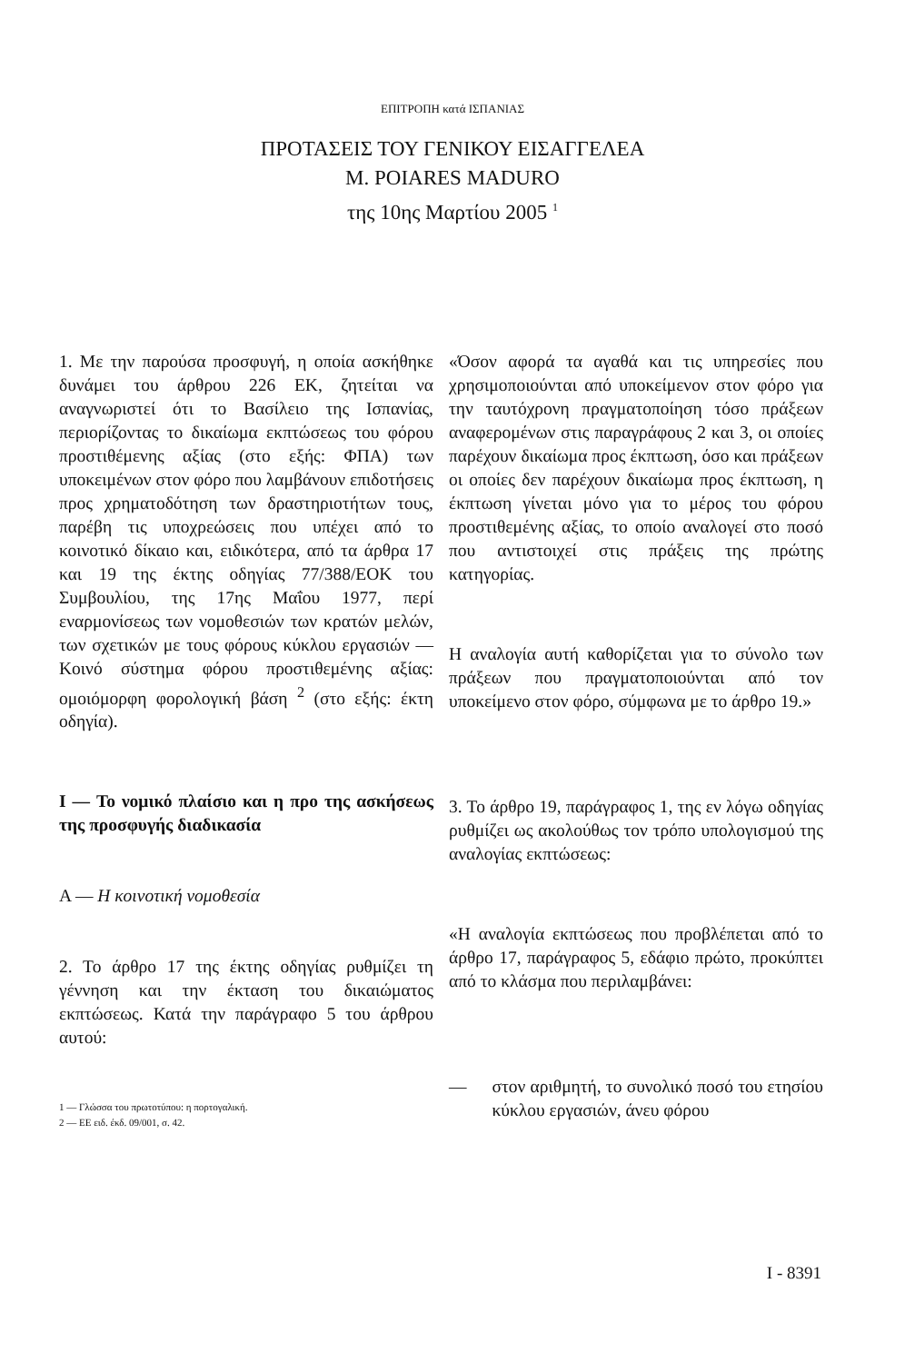ΕΠΙΤΡΟΠΗ κατά ΙΣΠΑΝΙΑΣ
ΠΡΟΤΑΣΕΙΣ ΤΟΥ ΓΕΝΙΚΟΥ ΕΙΣΑΓΓΕΛΕΑ
M. POIARES MADURO
της 10ης Μαρτίου 2005 <sup>1</sup>
1. Με την παρούσα προσφυγή, η οποία ασκήθηκε δυνάμει του άρθρου 226 ΕΚ, ζητείται να αναγνωριστεί ότι το Βασίλειο της Ισπανίας, περιορίζοντας το δικαίωμα εκπτώσεως του φόρου προστιθέμενης αξίας (στο εξής: ΦΠΑ) των υποκειμένων στον φόρο που λαμβάνουν επιδοτήσεις προς χρηματοδότηση των δραστηριοτήτων τους, παρέβη τις υποχρεώσεις που υπέχει από το κοινοτικό δίκαιο και, ειδικότερα, από τα άρθρα 17 και 19 της έκτης οδηγίας 77/388/ΕΟΚ του Συμβουλίου, της 17ης Μαΐου 1977, περί εναρμονίσεως των νομοθεσιών των κρατών μελών, των σχετικών με τους φόρους κύκλου εργασιών — Κοινό σύστημα φόρου προστιθεμένης αξίας: ομοιόμορφη φορολογική βάση <sup>2</sup> (στο εξής: έκτη οδηγία).
I — Το νομικό πλαίσιο και η προ της ασκήσεως της προσφυγής διαδικασία
A — Η κοινοτική νομοθεσία
2. Το άρθρο 17 της έκτης οδηγίας ρυθμίζει τη γέννηση και την έκταση του δικαιώματος εκπτώσεως. Κατά την παράγραφο 5 του άρθρου αυτού:
1 — Γλώσσα του πρωτοτύπου: η πορτογαλική.
2 — ΕΕ ειδ. έκδ. 09/001, σ. 42.
«Όσον αφορά τα αγαθά και τις υπηρεσίες που χρησιμοποιούνται από υποκείμενον στον φόρο για την ταυτόχρονη πραγματοποίηση τόσο πράξεων αναφερομένων στις παραγράφους 2 και 3, οι οποίες παρέχουν δικαίωμα προς έκπτωση, όσο και πράξεων οι οποίες δεν παρέχουν δικαίωμα προς έκπτωση, η έκπτωση γίνεται μόνο για το μέρος του φόρου προστιθεμένης αξίας, το οποίο αναλογεί στο ποσό που αντιστοιχεί στις πράξεις της πρώτης κατηγορίας.
Η αναλογία αυτή καθορίζεται για το σύνολο των πράξεων που πραγματοποιούνται από τον υποκείμενο στον φόρο, σύμφωνα με το άρθρο 19.»
3. Το άρθρο 19, παράγραφος 1, της εν λόγω οδηγίας ρυθμίζει ως ακολούθως τον τρόπο υπολογισμού της αναλογίας εκπτώσεως:
«Η αναλογία εκπτώσεως που προβλέπεται από το άρθρο 17, παράγραφος 5, εδάφιο πρώτο, προκύπτει από το κλάσμα που περιλαμβάνει:
— στον αριθμητή, το συνολικό ποσό του ετησίου κύκλου εργασιών, άνευ φόρου
I - 8391